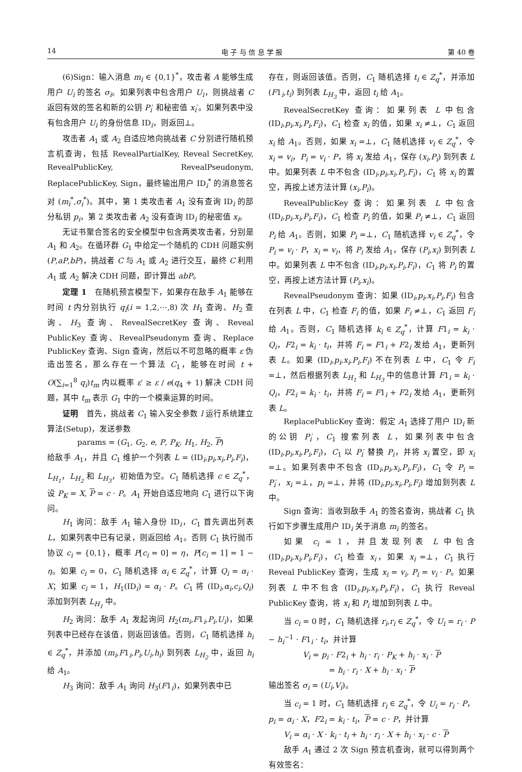14 电 子 与 信 息 学 报 第 40 卷
(6)Sign：输入消息 m<sub>i</sub> ∈ {0,1}<sup>*</sup>，攻击者 A 能够生成用户 U<sub>i</sub> 的签名 σ<sub>i</sub>。如果列表中包含用户 U<sub>i</sub>，则挑战者 C 返回有效的签名和新的公钥 P<sub>i</sub>′ 和秘密值 x<sub>i</sub>′。如果列表中没有包含用户 U<sub>i</sub> 的身份信息 ID<sub>i</sub>，则返回⊥。
攻击者 A<sub>1</sub> 或 A<sub>2</sub> 自适应地向挑战者 C 分别进行随机预言机查询，包括 RevealPartialKey, Reveal SecretKey, RevealPublicKey, RevealPseudonym, ReplacePublicKey, Sign，最终输出用户 ID<sub>i</sub><sup>*</sup> 的消息签名对 (m<sub>i</sub><sup>*</sup>,σ<sub>i</sub><sup>*</sup>)。其中，第 1 类攻击者 A<sub>1</sub> 没有查询 ID<sub>i</sub> 的部分私钥 p<sub>i</sub>，第 2 类攻击者 A<sub>2</sub> 没有查询 ID<sub>i</sub> 的秘密值 x<sub>i</sub>。
无证书聚合签名的安全模型中包含两类攻击者，分别是 A<sub>1</sub> 和 A<sub>2</sub>。在循环群 G<sub>1</sub> 中给定一个随机的 CDH 问题实例 (P,aP,bP)，挑战者 C 与 A<sub>1</sub> 或 A<sub>2</sub> 进行交互，最终 C 利用 A<sub>1</sub> 或 A<sub>2</sub> 解决 CDH 问题，即计算出 abP。
定理 1　在随机预言模型下，如果存在敌手 A<sub>1</sub> 能够在时间 t 内分别执行 q<sub>i</sub>(i = 1,2,⋯,8) 次 H<sub>1</sub> 查询、H<sub>2</sub> 查询、H<sub>3</sub> 查询、RevealSecretKey 查询、Reveal PublicKey 查询、RevealPseudonym 查询、Replace PublicKey 查询、Sign 查询，然后以不可忽略的概率 ε 伪造出签名，那么存在一个算法 C<sub>1</sub>，能够在时间 t + O(∑<sub>i=1</sub><sup>8</sup> q<sub>i</sub>)t<sub>m</sub> 内以概率 ε′ ≥ ε / e(q<sub>4</sub> + 1) 解决 CDH 问题，其中 t<sub>m</sub> 表示 G<sub>1</sub> 中的一个模乘运算的时间。
证明　首先，挑战者 C<sub>1</sub> 输入安全参数 l 运行系统建立算法(Setup)，发送参数
params = (G<sub>1</sub>, G<sub>2</sub>, e, P, P<sub>K</sub>, H<sub>1</sub>, H<sub>2</sub>, P)
给敌手 A<sub>1</sub>，并且 C<sub>1</sub> 维护一个列表 L = (ID<sub>i</sub>,p<sub>i</sub>,x<sub>i</sub>,P<sub>i</sub>,F<sub>i</sub>)，L<sub>H<sub>1</sub></sub>，L<sub>H<sub>2</sub></sub> 和 L<sub>H<sub>3</sub></sub>，初始值为空。C<sub>1</sub> 随机选择 c ∈ Z<sub>q</sub><sup>*</sup>，设 P<sub>K</sub> = X, P = c · P。A<sub>1</sub> 开始自适应地向 C<sub>1</sub> 进行以下询问。
H<sub>1</sub> 询问：敌手 A<sub>1</sub> 输入身份 ID<sub>i</sub>，C<sub>1</sub> 首先调出列表 L，如果列表中已有记录，则返回给 A<sub>1</sub>。否则 C<sub>1</sub> 执行抛币协议 c<sub>i</sub> = {0,1}，概率 P[c<sub>i</sub> = 0] = η，P[c<sub>i</sub> = 1] = 1 − η。如果 c<sub>i</sub> = 0，C<sub>1</sub> 随机选择 α<sub>i</sub> ∈ Z<sub>q</sub><sup>*</sup>，计算 Q<sub>i</sub> = α<sub>i</sub> · X；如果 c<sub>i</sub> = 1，H<sub>1</sub>(ID<sub>i</sub>) = α<sub>i</sub> · P。C<sub>1</sub> 将 (ID<sub>i</sub>,α<sub>i</sub>,c<sub>i</sub>,Q<sub>i</sub>) 添加到列表 L<sub>H<sub>1</sub></sub> 中。
H<sub>2</sub> 询问：敌手 A<sub>1</sub> 发起询问 H<sub>2</sub>(m<sub>i</sub>,F1<sub>i</sub>,P<sub>i</sub>,U<sub>i</sub>)，如果列表中已经存在该值，则返回该值。否则，C<sub>1</sub> 随机选择 h<sub>i</sub> ∈ Z<sub>q</sub><sup>*</sup>，并添加 (m<sub>i</sub>,F1<sub>i</sub>,P<sub>i</sub>,U<sub>i</sub>,h<sub>i</sub>) 到列表 L<sub>H<sub>2</sub></sub> 中，返回 h<sub>i</sub> 给 A<sub>1</sub>。
H<sub>3</sub> 询问：敌手 A<sub>1</sub> 询问 H<sub>3</sub>(F1<sub>i</sub>)，如果列表中已
存在，则返回该值。否则，C<sub>1</sub> 随机选择 t<sub>i</sub> ∈ Z<sub>q</sub><sup>*</sup>，并添加 (F1<sub>i</sub>,t<sub>i</sub>) 到列表 L<sub>H<sub>3</sub></sub> 中，返回 t<sub>i</sub> 给 A<sub>1</sub>。
RevealSecretKey 查询：如果列表 L 中包含 (ID<sub>i</sub>,p<sub>i</sub>,x<sub>i</sub>,P<sub>i</sub>,F<sub>i</sub>)，C<sub>1</sub> 检查 x<sub>i</sub> 的值，如果 x<sub>i</sub> ≠⊥，C<sub>1</sub> 返回 x<sub>i</sub> 给 A<sub>1</sub>。否则，如果 x<sub>i</sub> =⊥，C<sub>1</sub> 随机选择 v<sub>i</sub> ∈ Z<sub>q</sub><sup>*</sup>，令 x<sub>i</sub> = v<sub>i</sub>，P<sub>i</sub> = v<sub>i</sub> · P，将 x<sub>i</sub> 发给 A<sub>1</sub>，保存 (x<sub>i</sub>,P<sub>i</sub>) 到列表 L 中。如果列表 L 中不包含 (ID<sub>i</sub>,p<sub>i</sub>,x<sub>i</sub>,P<sub>i</sub>,F<sub>i</sub>)，C<sub>1</sub> 将 x<sub>i</sub> 的置空，再按上述方法计算 (x<sub>i</sub>,P<sub>i</sub>)。
RevealPublicKey 查询：如果列表 L 中包含 (ID<sub>i</sub>,p<sub>i</sub>,x<sub>i</sub>,P<sub>i</sub>,F<sub>i</sub>)，C<sub>1</sub> 检查 P<sub>i</sub> 的值，如果 P<sub>i</sub> ≠⊥，C<sub>1</sub> 返回 P<sub>i</sub> 给 A<sub>1</sub>。否则，如果 P<sub>i</sub> =⊥，C<sub>1</sub> 随机选择 v<sub>i</sub> ∈ Z<sub>q</sub><sup>*</sup>，令 P<sub>i</sub> = v<sub>i</sub> · P，x<sub>i</sub> = v<sub>i</sub>，将 P<sub>i</sub> 发给 A<sub>1</sub>，保存 (P<sub>i</sub>,x<sub>i</sub>) 到列表 L 中。如果列表 L 中不包含 (ID<sub>i</sub>,p<sub>i</sub>,x<sub>i</sub>,P<sub>i</sub>,F<sub>i</sub>)，C<sub>1</sub> 将 P<sub>i</sub> 的置空，再按上述方法计算 (P<sub>i</sub>,x<sub>i</sub>)。
RevealPseudonym 查询：如果 (ID<sub>i</sub>,p<sub>i</sub>,x<sub>i</sub>,P<sub>i</sub>,F<sub>i</sub>) 包含在列表 L 中，C<sub>1</sub> 检查 F<sub>i</sub> 的值，如果 F<sub>i</sub> ≠⊥，C<sub>1</sub> 返回 F<sub>i</sub> 给 A<sub>1</sub>。否则，C<sub>1</sub> 随机选择 k<sub>i</sub> ∈ Z<sub>q</sub><sup>*</sup>，计算 F1<sub>i</sub> = k<sub>i</sub> · Q<sub>i</sub>，F2<sub>i</sub> = k<sub>i</sub> · t<sub>i</sub>，并将 F<sub>i</sub> = F1<sub>i</sub> + F2<sub>i</sub> 发给 A<sub>1</sub>，更新列表 L。如果 (ID<sub>i</sub>,p<sub>i</sub>,x<sub>i</sub>,P<sub>i</sub>,F<sub>i</sub>) 不在列表 L 中，C<sub>1</sub> 令 F<sub>i</sub> =⊥，然后根据列表 L<sub>H<sub>1</sub></sub> 和 L<sub>H<sub>3</sub></sub> 中的信息计算 F1<sub>i</sub> = k<sub>i</sub> · Q<sub>i</sub>，F2<sub>i</sub> = k<sub>i</sub> · t<sub>i</sub>，并将 F<sub>i</sub> = F1<sub>i</sub> + F2<sub>i</sub> 发给 A<sub>1</sub>，更新列表 L。
ReplacePublicKey 查询：假定 A<sub>1</sub> 选择了用户 ID<sub>i</sub> 新的公钥 P<sub>i</sub>′，C<sub>1</sub> 搜索列表 L，如果列表中包含 (ID<sub>i</sub>,p<sub>i</sub>,x<sub>i</sub>,P<sub>i</sub>,F<sub>i</sub>)，C<sub>1</sub> 以 P<sub>i</sub>′ 替换 P<sub>i</sub>，并将 x<sub>i</sub> 置空，即 x<sub>i</sub> =⊥。如果列表中不包含 (ID<sub>i</sub>,p<sub>i</sub>,x<sub>i</sub>,P<sub>i</sub>,F<sub>i</sub>)，C<sub>1</sub> 令 P<sub>i</sub> = P<sub>i</sub>′，x<sub>i</sub> =⊥，p<sub>i</sub> =⊥，并将 (ID<sub>i</sub>,p<sub>i</sub>,x<sub>i</sub>,P<sub>i</sub>,F<sub>i</sub>) 增加到列表 L 中。
Sign 查询：当收到敌手 A<sub>1</sub> 的签名查询，挑战者 C<sub>1</sub> 执行如下步骤生成用户 ID<sub>i</sub> 关于消息 m<sub>i</sub> 的签名。
如果 c<sub>i</sub> = 1，并且发现列表 L 中包含 (ID<sub>i</sub>,p<sub>i</sub>,x<sub>i</sub>,P<sub>i</sub>,F<sub>i</sub>)，C<sub>1</sub> 检查 x<sub>i</sub>，如果 x<sub>i</sub> =⊥，C<sub>1</sub> 执行 Reveal PublicKey 查询，生成 x<sub>i</sub> = v<sub>i</sub>, P<sub>i</sub> = v<sub>i</sub> · P。如果列表 L 中不包含 (ID<sub>i</sub>,p<sub>i</sub>,x<sub>i</sub>,P<sub>i</sub>,F<sub>i</sub>)，C<sub>1</sub> 执行 Reveal PublicKey 查询，将 x<sub>i</sub> 和 P<sub>i</sub> 增加到列表 L 中。
当 c<sub>i</sub> = 0 时，C<sub>1</sub> 随机选择 r<sub>i</sub>,r<sub>i</sub> ∈ Z<sub>q</sub><sup>*</sup>，令 U<sub>i</sub> = r<sub>i</sub> · P − h<sub>i</sub><sup>−1</sup> · F1<sub>i</sub> · t<sub>i</sub>，并计算
V<sub>i</sub> = p<sub>i</sub> · F2<sub>i</sub> + h<sub>i</sub> · r<sub>i</sub> · P<sub>K</sub> + h<sub>i</sub> · x<sub>i</sub> · P
= h<sub>i</sub> · r<sub>i</sub> · X + h<sub>i</sub> · x<sub>i</sub> · P
输出签名 σ<sub>i</sub> = (U<sub>i</sub>,V<sub>i</sub>)。
当 c<sub>i</sub> = 1 时，C<sub>1</sub> 随机选择 r<sub>i</sub> ∈ Z<sub>q</sub><sup>*</sup>，令 U<sub>i</sub> = r<sub>i</sub> · P，p<sub>i</sub> = α<sub>i</sub> · X，F2<sub>i</sub> = k<sub>i</sub> · t<sub>i</sub>，P = c · P，并计算
V<sub>i</sub> = α<sub>i</sub> · X · k<sub>i</sub> · t<sub>i</sub> + h<sub>i</sub> · r<sub>i</sub> · X + h<sub>i</sub> · x<sub>i</sub> · c · P
敌手 A<sub>1</sub> 通过 2 次 Sign 预言机查询，就可以得到两个有效签名：